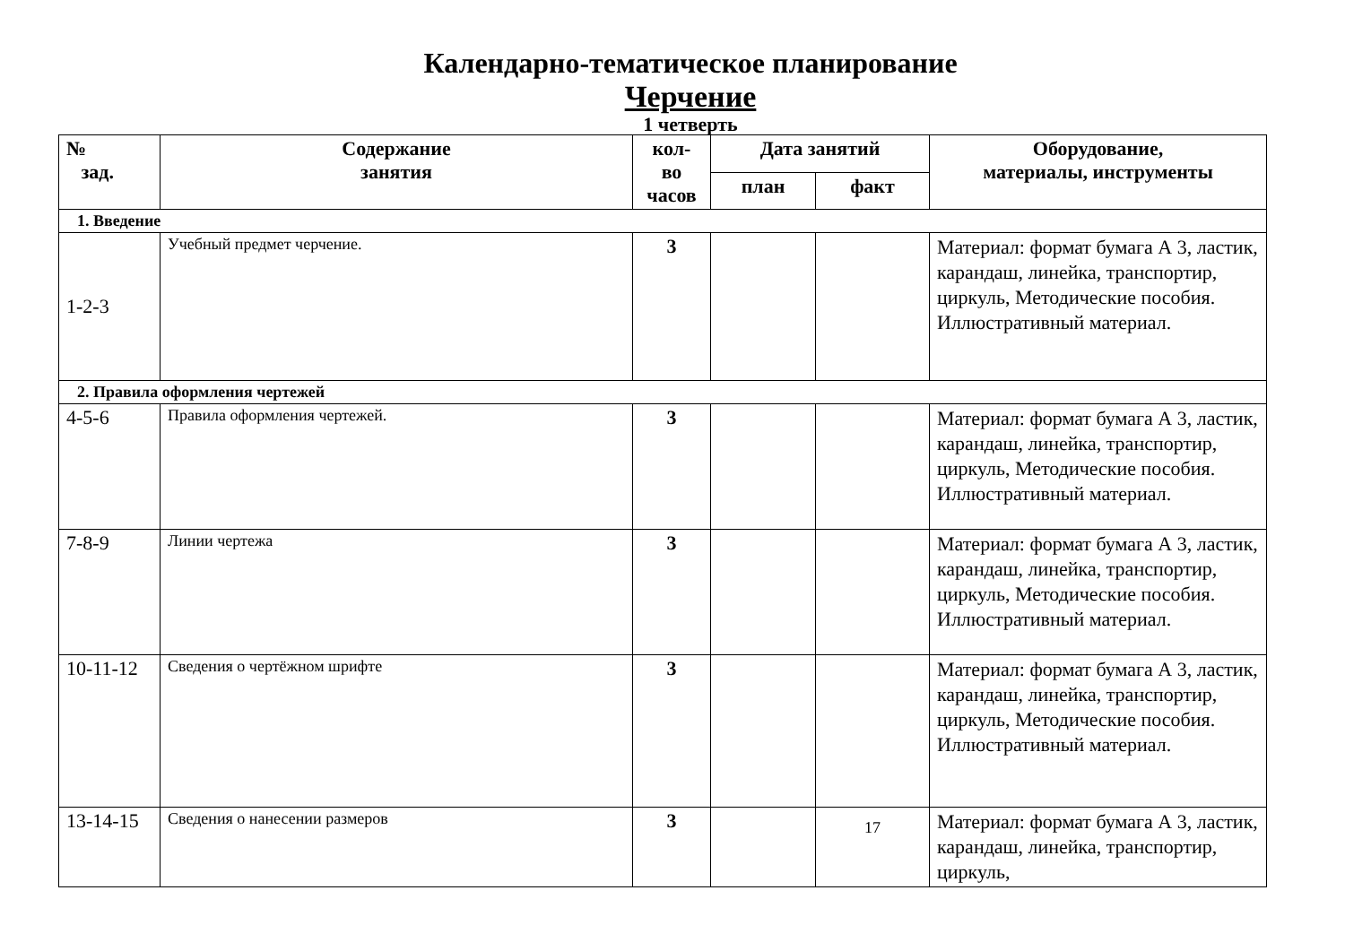Календарно-тематическое планирование
Черчение
1 четверть
| № зад. | Содержание занятия | кол- во часов | Дата занятий | | Оборудование, материалы, инструменты |
| --- | --- | --- | --- | --- | --- |
| | | | план | факт | |
| 1. Введение | | | | | |
| 1-2-3 | Учебный предмет черчение. | 3 | | | Материал: формат бумага А 3, ластик, карандаш, линейка, транспортир, циркуль, Методические пособия. Иллюстративный материал. |
| 2. Правила оформления чертежей | | | | | |
| 4-5-6 | Правила оформления чертежей. | 3 | | | Материал: формат бумага А 3, ластик, карандаш, линейка, транспортир, циркуль, Методические пособия. Иллюстративный материал. |
| 7-8-9 | Линии чертежа | 3 | | | Материал: формат бумага А 3, ластик, карандаш, линейка, транспортир, циркуль, Методические пособия. Иллюстративный материал. |
| 10-11-12 | Сведения о чертёжном шрифте | 3 | | | Материал: формат бумага А 3, ластик, карандаш, линейка, транспортир, циркуль, Методические пособия. Иллюстративный материал. |
| 13-14-15 | Сведения о нанесении размеров | 3 | | 17 | Материал: формат бумага А 3, ластик, карандаш, линейка, транспортир, циркуль, |